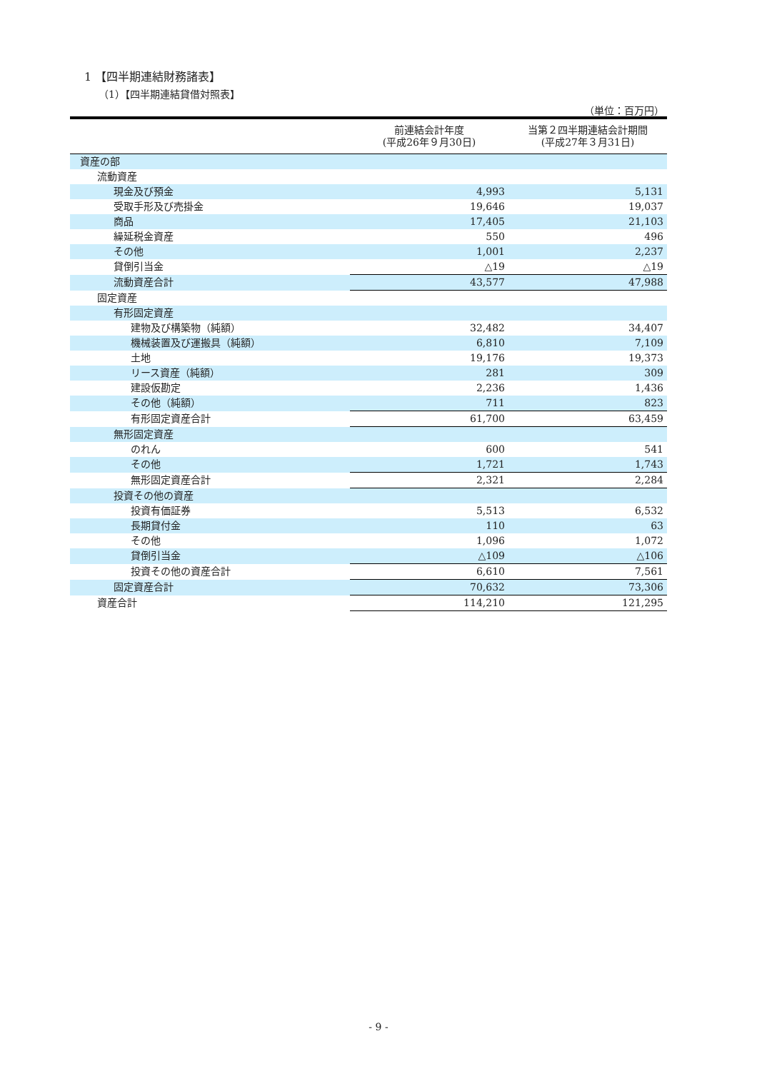1 【四半期連結財務諸表】
（1）【四半期連結貸借対照表】
（単位：百万円）
| | 前連結会計年度 (平成26年９月30日) | 当第２四半期連結会計期間 (平成27年３月31日) |
| --- | --- | --- |
| 資産の部 | | |
| 流動資産 | | |
| 現金及び預金 | 4,993 | 5,131 |
| 受取手形及び売掛金 | 19,646 | 19,037 |
| 商品 | 17,405 | 21,103 |
| 繰延税金資産 | 550 | 496 |
| その他 | 1,001 | 2,237 |
| 貸倒引当金 | △19 | △19 |
| 流動資産合計 | 43,577 | 47,988 |
| 固定資産 | | |
| 有形固定資産 | | |
| 建物及び構築物（純額） | 32,482 | 34,407 |
| 機械装置及び運搬具（純額） | 6,810 | 7,109 |
| 土地 | 19,176 | 19,373 |
| リース資産（純額） | 281 | 309 |
| 建設仮勘定 | 2,236 | 1,436 |
| その他（純額） | 711 | 823 |
| 有形固定資産合計 | 61,700 | 63,459 |
| 無形固定資産 | | |
| のれん | 600 | 541 |
| その他 | 1,721 | 1,743 |
| 無形固定資産合計 | 2,321 | 2,284 |
| 投資その他の資産 | | |
| 投資有価証券 | 5,513 | 6,532 |
| 長期貸付金 | 110 | 63 |
| その他 | 1,096 | 1,072 |
| 貸倒引当金 | △109 | △106 |
| 投資その他の資産合計 | 6,610 | 7,561 |
| 固定資産合計 | 70,632 | 73,306 |
| 資産合計 | 114,210 | 121,295 |
- 9 -